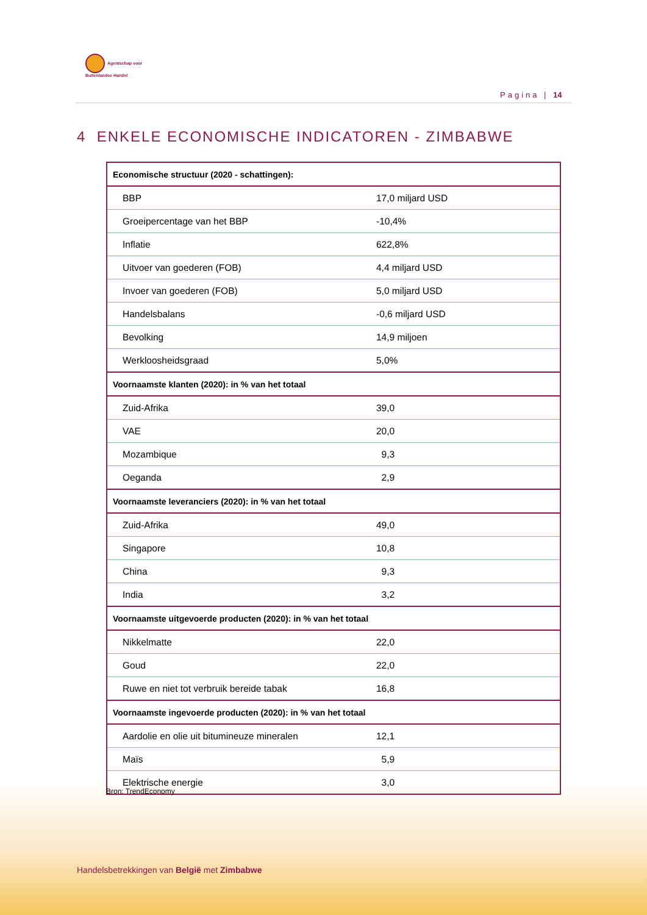Agentschap voor
Buitenlandse Handel
Pagina | 14
4 ENKELE ECONOMISCHE INDICATOREN - ZIMBABWE
| Economische structuur (2020 - schattingen): | |
| BBP | 17,0 miljard USD |
| Groeipercentage van het BBP | -10,4% |
| Inflatie | 622,8% |
| Uitvoer van goederen (FOB) | 4,4 miljard USD |
| Invoer van goederen (FOB) | 5,0 miljard USD |
| Handelsbalans | -0,6 miljard USD |
| Bevolking | 14,9 miljoen |
| Werkloosheidsgraad | 5,0% |
| Voornaamste klanten (2020): in % van het totaal | |
| Zuid-Afrika | 39,0 |
| VAE | 20,0 |
| Mozambique | 9,3 |
| Oeganda | 2,9 |
| Voornaamste leveranciers (2020): in % van het totaal | |
| Zuid-Afrika | 49,0 |
| Singapore | 10,8 |
| China | 9,3 |
| India | 3,2 |
| Voornaamste uitgevoerde producten (2020): in % van het totaal | |
| Nikkelmatte | 22,0 |
| Goud | 22,0 |
| Ruwe en niet tot verbruik bereide tabak | 16,8 |
| Voornaamste ingevoerde producten (2020): in % van het totaal | |
| Aardolie en olie uit bitumineuze mineralen | 12,1 |
| Maïs | 5,9 |
| Elektrische energie | 3,0 |
Bron: TrendEconomy
Handelsbetrekkingen van België met Zimbabwe